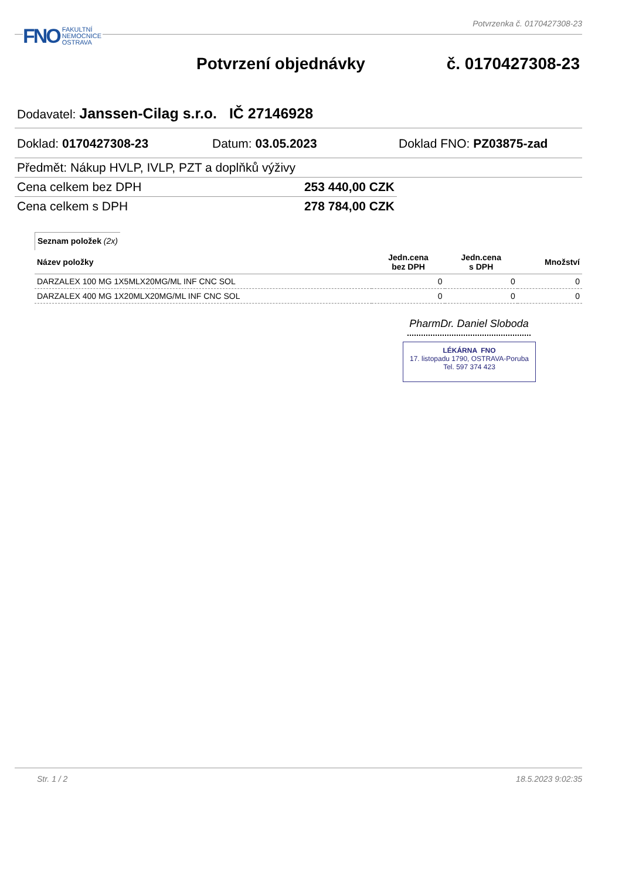FNO FAKULTNÍ
NEMOCNICE
OSTRAVA
Potvrzenka č. 0170427308-23
Potvrzení objednávky č. 0170427308-23
Dodavatel: Janssen-Cilag s.r.o. IČ 27146928
Doklad: 0170427308-23 Datum: 03.05.2023 Doklad FNO: PZ03875-zad
Předmět: Nákup HVLP, IVLP, PZT a doplňků výživy
| Cena celkem bez DPH | 253 440,00 CZK |
| Cena celkem s DPH | 278 784,00 CZK |
Seznam položek (2x)
| Název položky | Jedn.cena bez DPH | Jedn.cena s DPH | Množství |
| --- | --- | --- | --- |
| DARZALEX 100 MG 1X5MLX20MG/ML INF CNC SOL | 0 | 0 | 0 |
| DARZALEX 400 MG 1X20MLX20MG/ML INF CNC SOL | 0 | 0 | 0 |
PharmDr. Daniel Sloboda
LÉKÁRNA FNO
17. listopadu 1790, OSTRAVA-Poruba
Tel. 597 374 423
Str. 1 / 2 18.5.2023 9:02:35